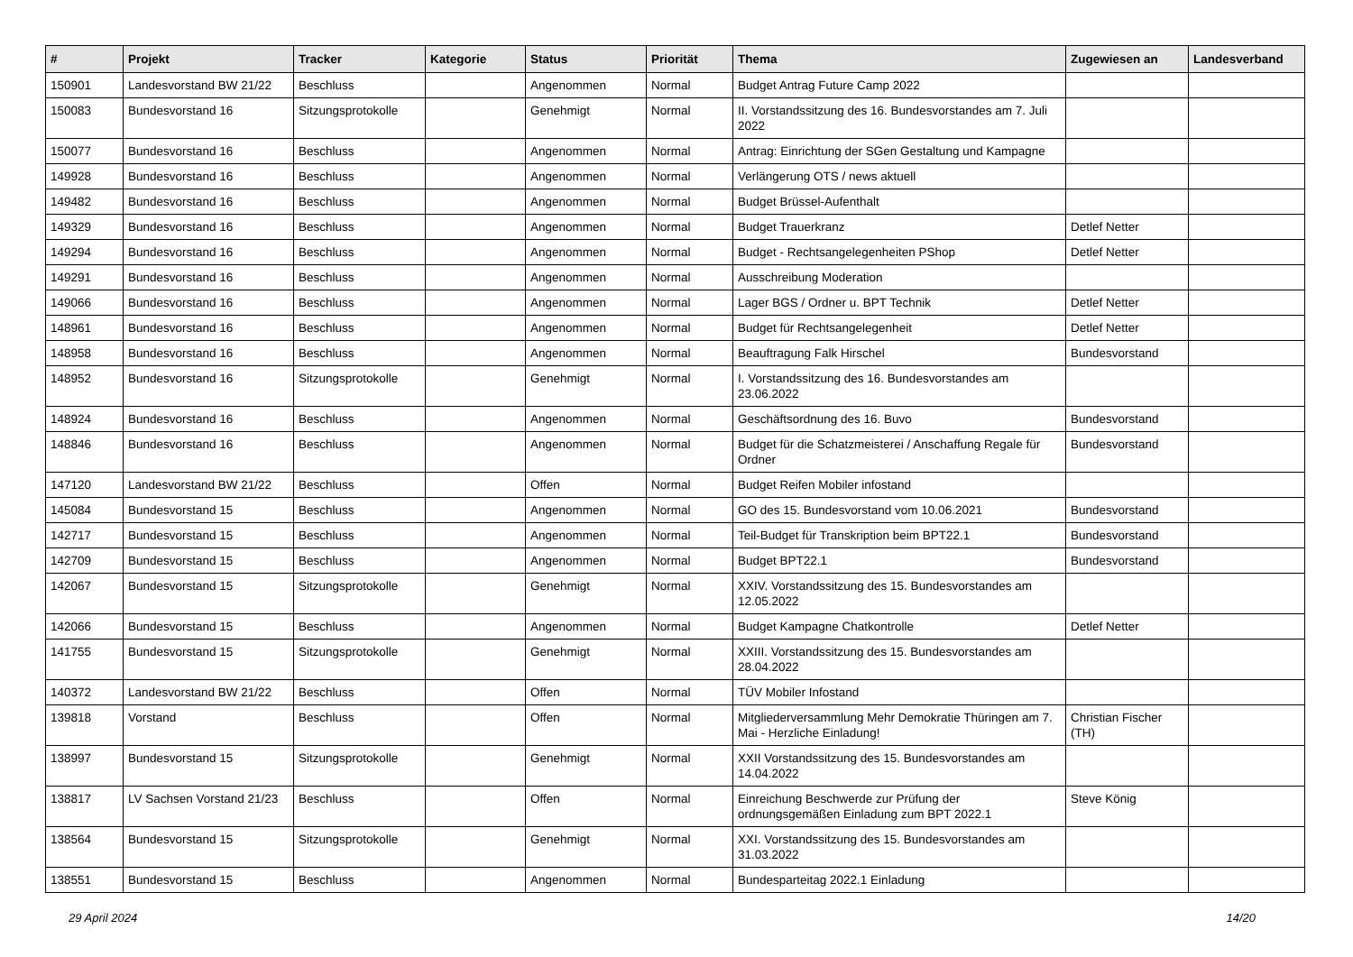| # | Projekt | Tracker | Kategorie | Status | Priorität | Thema | Zugewiesen an | Landesverband |
| --- | --- | --- | --- | --- | --- | --- | --- | --- |
| 150901 | Landesvorstand BW 21/22 | Beschluss | | Angenommen | Normal | Budget Antrag Future Camp 2022 | | |
| 150083 | Bundesvorstand 16 | Sitzungsprotokolle | | Genehmigt | Normal | II. Vorstandssitzung des 16. Bundesvorstandes am 7. Juli 2022 | | |
| 150077 | Bundesvorstand 16 | Beschluss | | Angenommen | Normal | Antrag: Einrichtung der SGen Gestaltung und Kampagne | | |
| 149928 | Bundesvorstand 16 | Beschluss | | Angenommen | Normal | Verlängerung OTS / news aktuell | | |
| 149482 | Bundesvorstand 16 | Beschluss | | Angenommen | Normal | Budget Brüssel-Aufenthalt | | |
| 149329 | Bundesvorstand 16 | Beschluss | | Angenommen | Normal | Budget Trauerkranz | Detlef Netter | |
| 149294 | Bundesvorstand 16 | Beschluss | | Angenommen | Normal | Budget - Rechtsangelegenheiten PShop | Detlef Netter | |
| 149291 | Bundesvorstand 16 | Beschluss | | Angenommen | Normal | Ausschreibung Moderation | | |
| 149066 | Bundesvorstand 16 | Beschluss | | Angenommen | Normal | Lager BGS / Ordner u. BPT Technik | Detlef Netter | |
| 148961 | Bundesvorstand 16 | Beschluss | | Angenommen | Normal | Budget für Rechtsangelegenheit | Detlef Netter | |
| 148958 | Bundesvorstand 16 | Beschluss | | Angenommen | Normal | Beauftragung Falk Hirschel | Bundesvorstand | |
| 148952 | Bundesvorstand 16 | Sitzungsprotokolle | | Genehmigt | Normal | I. Vorstandssitzung des 16. Bundesvorstandes am 23.06.2022 | | |
| 148924 | Bundesvorstand 16 | Beschluss | | Angenommen | Normal | Geschäftsordnung des 16. Buvo | Bundesvorstand | |
| 148846 | Bundesvorstand 16 | Beschluss | | Angenommen | Normal | Budget für die Schatzmeisterei / Anschaffung Regale für Ordner | Bundesvorstand | |
| 147120 | Landesvorstand BW 21/22 | Beschluss | | Offen | Normal | Budget Reifen Mobiler infostand | | |
| 145084 | Bundesvorstand 15 | Beschluss | | Angenommen | Normal | GO des 15. Bundesvorstand vom 10.06.2021 | Bundesvorstand | |
| 142717 | Bundesvorstand 15 | Beschluss | | Angenommen | Normal | Teil-Budget für Transkription beim BPT22.1 | Bundesvorstand | |
| 142709 | Bundesvorstand 15 | Beschluss | | Angenommen | Normal | Budget BPT22.1 | Bundesvorstand | |
| 142067 | Bundesvorstand 15 | Sitzungsprotokolle | | Genehmigt | Normal | XXIV. Vorstandssitzung des 15. Bundesvorstandes am 12.05.2022 | | |
| 142066 | Bundesvorstand 15 | Beschluss | | Angenommen | Normal | Budget Kampagne Chatkontrolle | Detlef Netter | |
| 141755 | Bundesvorstand 15 | Sitzungsprotokolle | | Genehmigt | Normal | XXIII. Vorstandssitzung des 15. Bundesvorstandes am 28.04.2022 | | |
| 140372 | Landesvorstand BW 21/22 | Beschluss | | Offen | Normal | TÜV Mobiler Infostand | | |
| 139818 | Vorstand | Beschluss | | Offen | Normal | Mitgliederversammlung Mehr Demokratie Thüringen am 7. Mai - Herzliche Einladung! | Christian Fischer (TH) | |
| 138997 | Bundesvorstand 15 | Sitzungsprotokolle | | Genehmigt | Normal | XXII Vorstandssitzung des 15. Bundesvorstandes am 14.04.2022 | | |
| 138817 | LV Sachsen Vorstand 21/23 | Beschluss | | Offen | Normal | Einreichung Beschwerde zur Prüfung der ordnungsgemäßen Einladung zum BPT 2022.1 | Steve König | |
| 138564 | Bundesvorstand 15 | Sitzungsprotokolle | | Genehmigt | Normal | XXI. Vorstandssitzung des 15. Bundesvorstandes am 31.03.2022 | | |
| 138551 | Bundesvorstand 15 | Beschluss | | Angenommen | Normal | Bundesparteitag 2022.1 Einladung | | |
29 April 2024 14/20